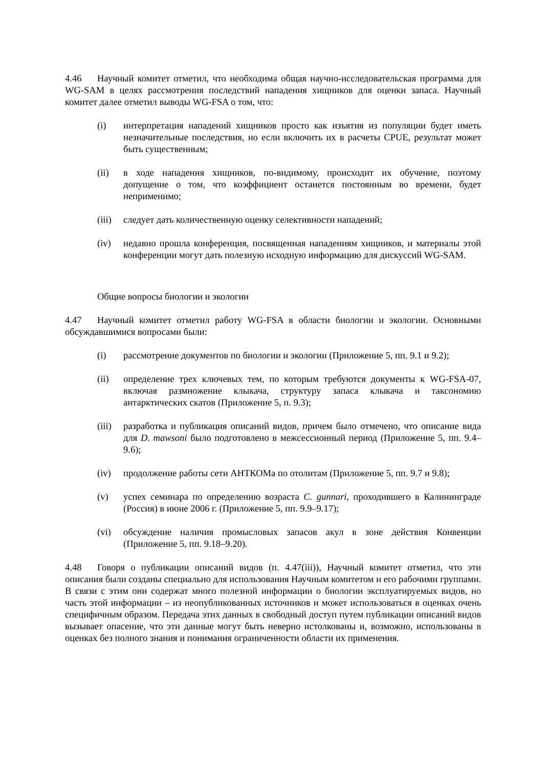4.46 Научный комитет отметил, что необходима общая научно-исследовательская программа для WG-SAM в целях рассмотрения последствий нападения хищников для оценки запаса. Научный комитет далее отметил выводы WG-FSA о том, что:
(i) интерпретация нападений хищников просто как изъятия из популяции будет иметь незначительные последствия, но если включить их в расчеты CPUE, результат может быть существенным;
(ii) в ходе нападения хищников, по-видимому, происходит их обучение, поэтому допущение о том, что коэффициент останется постоянным во времени, будет неприменимо;
(iii) следует дать количественную оценку селективности нападений;
(iv) недавно прошла конференция, посвященная нападениям хищников, и материалы этой конференции могут дать полезную исходную информацию для дискуссий WG-SAM.
Общие вопросы биологии и экологии
4.47 Научный комитет отметил работу WG-FSA в области биологии и экологии. Основными обсуждавшимися вопросами были:
(i) рассмотрение документов по биологии и экологии (Приложение 5, пп. 9.1 и 9.2);
(ii) определение трех ключевых тем, по которым требуются документы к WG-FSA-07, включая размножение клыкача, структуру запаса клыкача и таксономию антарктических скатов (Приложение 5, п. 9.3);
(iii) разработка и публикация описаний видов, причем было отмечено, что описание вида для D. mawsoni было подготовлено в межсессионный период (Приложение 5, пп. 9.4–9.6);
(iv) продолжение работы сети АНТКОМа по отолитам (Приложение 5, пп. 9.7 и 9.8);
(v) успех семинара по определению возраста C. gunnari, проходившего в Калининграде (Россия) в июне 2006 г. (Приложение 5, пп. 9.9–9.17);
(vi) обсуждение наличия промысловых запасов акул в зоне действия Конвенции (Приложение 5, пп. 9.18–9.20).
4.48 Говоря о публикации описаний видов (п. 4.47(iii)), Научный комитет отметил, что эти описания были созданы специально для использования Научным комитетом и его рабочими группами. В связи с этим они содержат много полезной информации о биологии эксплуатируемых видов, но часть этой информации – из неопубликованных источников и может использоваться в оценках очень специфичным образом. Передача этих данных в свободный доступ путем публикации описаний видов вызывает опасение, что эти данные могут быть неверно истолкованы и, возможно, использованы в оценках без полного знания и понимания ограниченности области их применения.